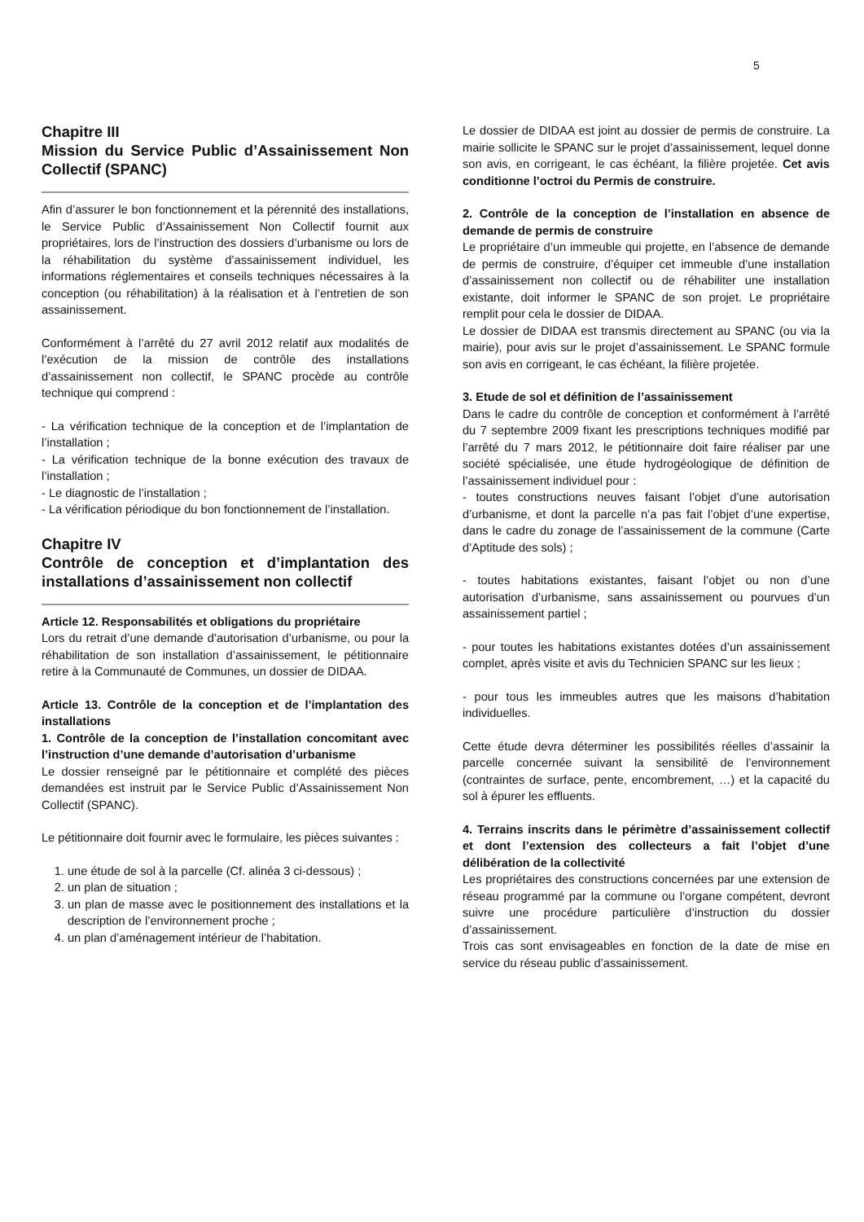5
Chapitre III
Mission du Service Public d’Assainissement Non Collectif (SPANC)
Afin d’assurer le bon fonctionnement et la pérennité des installations, le Service Public d’Assainissement Non Collectif fournit aux propriétaires, lors de l’instruction des dossiers d’urbanisme ou lors de la réhabilitation du système d’assainissement individuel, les informations réglementaires et conseils techniques nécessaires à la conception (ou réhabilitation) à la réalisation et à l’entretien de son assainissement.
Conformément à l’arrêté du 27 avril 2012 relatif aux modalités de l’exécution de la mission de contrôle des installations d’assainissement non collectif, le SPANC procède au contrôle technique qui comprend :
- La vérification technique de la conception et de l’implantation de l’installation ;
- La vérification technique de la bonne exécution des travaux de l’installation ;
- Le diagnostic de l’installation ;
- La vérification périodique du bon fonctionnement de l’installation.
Chapitre IV
Contrôle de conception et d’implantation des installations d’assainissement non collectif
Article 12. Responsabilités et obligations du propriétaire
Lors du retrait d’une demande d’autorisation d’urbanisme, ou pour la réhabilitation de son installation d’assainissement, le pétitionnaire retire à la Communauté de Communes, un dossier de DIDAA.
Article 13. Contrôle de la conception et de l’implantation des installations
1. Contrôle de la conception de l’installation concomitant avec l’instruction d’une demande d’autorisation d’urbanisme
Le dossier renseigné par le pétitionnaire et complété des pièces demandées est instruit par le Service Public d’Assainissement Non Collectif (SPANC).
Le pétitionnaire doit fournir avec le formulaire, les pièces suivantes :
1. une étude de sol à la parcelle (Cf. alinéa 3 ci-dessous) ;
2. un plan de situation ;
3. un plan de masse avec le positionnement des installations et la description de l’environnement proche ;
4. un plan d’aménagement intérieur de l’habitation.
Le dossier de DIDAA est joint au dossier de permis de construire. La mairie sollicite le SPANC sur le projet d’assainissement, lequel donne son avis, en corrigeant, le cas échéant, la filière projetée. Cet avis conditionne l’octroi du Permis de construire.
2. Contrôle de la conception de l’installation en absence de demande de permis de construire
Le propriétaire d’un immeuble qui projette, en l’absence de demande de permis de construire, d’équiper cet immeuble d’une installation d’assainissement non collectif ou de réhabiliter une installation existante, doit informer le SPANC de son projet. Le propriétaire remplit pour cela le dossier de DIDAA.
Le dossier de DIDAA est transmis directement au SPANC (ou via la mairie), pour avis sur le projet d’assainissement. Le SPANC formule son avis en corrigeant, le cas échéant, la filière projetée.
3. Etude de sol et définition de l’assainissement
Dans le cadre du contrôle de conception et conformément à l’arrêté du 7 septembre 2009 fixant les prescriptions techniques modifié par l’arrêté du 7 mars 2012, le pétitionnaire doit faire réaliser par une société spécialisée, une étude hydrogéologique de définition de l’assainissement individuel pour :
- toutes constructions neuves faisant l’objet d’une autorisation d’urbanisme, et dont la parcelle n’a pas fait l’objet d’une expertise, dans le cadre du zonage de l’assainissement de la commune (Carte d’Aptitude des sols) ;
- toutes habitations existantes, faisant l’objet ou non d’une autorisation d’urbanisme, sans assainissement ou pourvues d’un assainissement partiel ;
- pour toutes les habitations existantes dotées d’un assainissement complet, après visite et avis du Technicien SPANC sur les lieux ;
- pour tous les immeubles autres que les maisons d’habitation individuelles.
Cette étude devra déterminer les possibilités réelles d’assainir la parcelle concernée suivant la sensibilité de l’environnement (contraintes de surface, pente, encombrement, …) et la capacité du sol à épurer les effluents.
4. Terrains inscrits dans le périmètre d’assainissement collectif et dont l’extension des collecteurs a fait l’objet d’une délibération de la collectivité
Les propriétaires des constructions concernées par une extension de réseau programmé par la commune ou l’organe compétent, devront suivre une procédure particulière d’instruction du dossier d’assainissement.
Trois cas sont envisageables en fonction de la date de mise en service du réseau public d’assainissement.